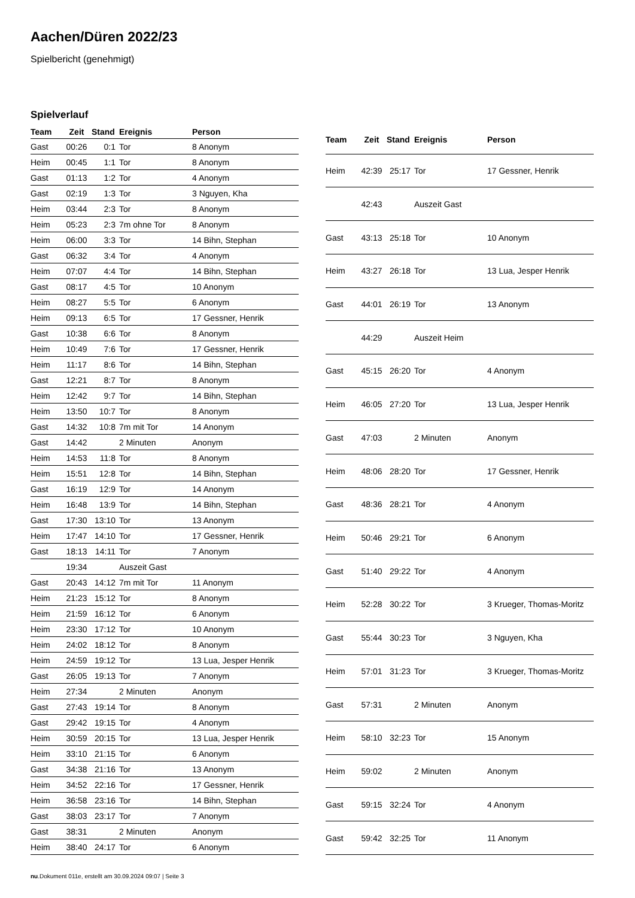Aachen/Düren 2022/23
Spielbericht (genehmigt)
Spielverlauf
| Team | Zeit | Stand | Ereignis | Person |
| --- | --- | --- | --- | --- |
| Gast | 00:26 | 0:1 | Tor | 8 Anonym |
| Heim | 00:45 | 1:1 | Tor | 8 Anonym |
| Gast | 01:13 | 1:2 | Tor | 4 Anonym |
| Gast | 02:19 | 1:3 | Tor | 3 Nguyen, Kha |
| Heim | 03:44 | 2:3 | Tor | 8 Anonym |
| Heim | 05:23 | 2:3 | 7m ohne Tor | 8 Anonym |
| Heim | 06:00 | 3:3 | Tor | 14 Bihn, Stephan |
| Gast | 06:32 | 3:4 | Tor | 4 Anonym |
| Heim | 07:07 | 4:4 | Tor | 14 Bihn, Stephan |
| Gast | 08:17 | 4:5 | Tor | 10 Anonym |
| Heim | 08:27 | 5:5 | Tor | 6 Anonym |
| Heim | 09:13 | 6:5 | Tor | 17 Gessner, Henrik |
| Gast | 10:38 | 6:6 | Tor | 8 Anonym |
| Heim | 10:49 | 7:6 | Tor | 17 Gessner, Henrik |
| Heim | 11:17 | 8:6 | Tor | 14 Bihn, Stephan |
| Gast | 12:21 | 8:7 | Tor | 8 Anonym |
| Heim | 12:42 | 9:7 | Tor | 14 Bihn, Stephan |
| Heim | 13:50 | 10:7 | Tor | 8 Anonym |
| Gast | 14:32 | 10:8 | 7m mit Tor | 14 Anonym |
| Gast | 14:42 | | 2 Minuten | Anonym |
| Heim | 14:53 | 11:8 | Tor | 8 Anonym |
| Heim | 15:51 | 12:8 | Tor | 14 Bihn, Stephan |
| Gast | 16:19 | 12:9 | Tor | 14 Anonym |
| Heim | 16:48 | 13:9 | Tor | 14 Bihn, Stephan |
| Gast | 17:30 | 13:10 | Tor | 13 Anonym |
| Heim | 17:47 | 14:10 | Tor | 17 Gessner, Henrik |
| Gast | 18:13 | 14:11 | Tor | 7 Anonym |
| | 19:34 | | Auszeit Gast | |
| Gast | 20:43 | 14:12 | 7m mit Tor | 11 Anonym |
| Heim | 21:23 | 15:12 | Tor | 8 Anonym |
| Heim | 21:59 | 16:12 | Tor | 6 Anonym |
| Heim | 23:30 | 17:12 | Tor | 10 Anonym |
| Heim | 24:02 | 18:12 | Tor | 8 Anonym |
| Heim | 24:59 | 19:12 | Tor | 13 Lua, Jesper Henrik |
| Gast | 26:05 | 19:13 | Tor | 7 Anonym |
| Heim | 27:34 | | 2 Minuten | Anonym |
| Gast | 27:43 | 19:14 | Tor | 8 Anonym |
| Gast | 29:42 | 19:15 | Tor | 4 Anonym |
| Heim | 30:59 | 20:15 | Tor | 13 Lua, Jesper Henrik |
| Heim | 33:10 | 21:15 | Tor | 6 Anonym |
| Gast | 34:38 | 21:16 | Tor | 13 Anonym |
| Heim | 34:52 | 22:16 | Tor | 17 Gessner, Henrik |
| Heim | 36:58 | 23:16 | Tor | 14 Bihn, Stephan |
| Gast | 38:03 | 23:17 | Tor | 7 Anonym |
| Gast | 38:31 | | 2 Minuten | Anonym |
| Heim | 38:40 | 24:17 | Tor | 6 Anonym |
| Team | Zeit | Stand | Ereignis | Person |
| --- | --- | --- | --- | --- |
| Heim | 42:39 | 25:17 | Tor | 17 Gessner, Henrik |
| | 42:43 | | Auszeit Gast | |
| Gast | 43:13 | 25:18 | Tor | 10 Anonym |
| Heim | 43:27 | 26:18 | Tor | 13 Lua, Jesper Henrik |
| Gast | 44:01 | 26:19 | Tor | 13 Anonym |
| | 44:29 | | Auszeit Heim | |
| Gast | 45:15 | 26:20 | Tor | 4 Anonym |
| Heim | 46:05 | 27:20 | Tor | 13 Lua, Jesper Henrik |
| Gast | 47:03 | | 2 Minuten | Anonym |
| Heim | 48:06 | 28:20 | Tor | 17 Gessner, Henrik |
| Gast | 48:36 | 28:21 | Tor | 4 Anonym |
| Heim | 50:46 | 29:21 | Tor | 6 Anonym |
| Gast | 51:40 | 29:22 | Tor | 4 Anonym |
| Heim | 52:28 | 30:22 | Tor | 3 Krueger, Thomas-Moritz |
| Gast | 55:44 | 30:23 | Tor | 3 Nguyen, Kha |
| Heim | 57:01 | 31:23 | Tor | 3 Krueger, Thomas-Moritz |
| Gast | 57:31 | | 2 Minuten | Anonym |
| Heim | 58:10 | 32:23 | Tor | 15 Anonym |
| Heim | 59:02 | | 2 Minuten | Anonym |
| Gast | 59:15 | 32:24 | Tor | 4 Anonym |
| Gast | 59:42 | 32:25 | Tor | 11 Anonym |
nu.Dokument 011e, erstellt am 30.09.2024 09:07 | Seite 3